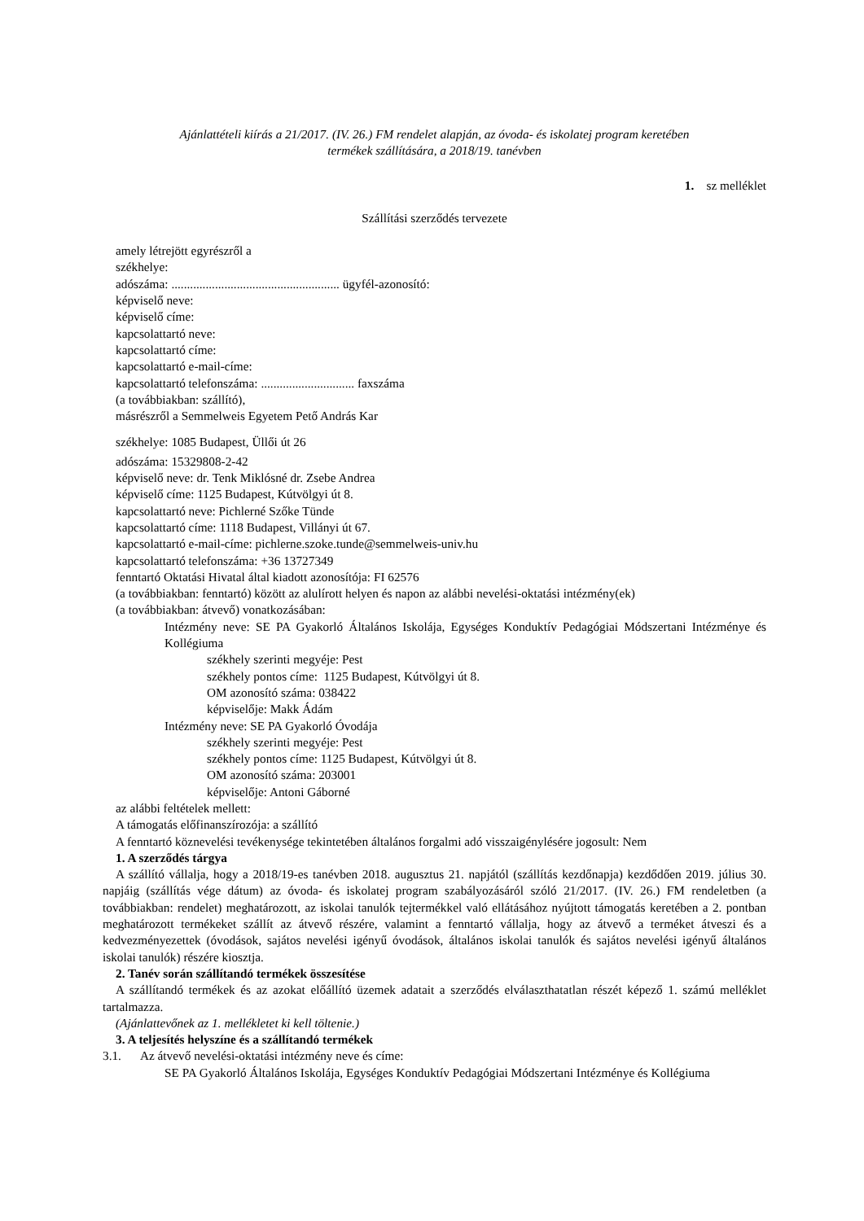Ajánlattételi kiírás a 21/2017. (IV. 26.) FM rendelet alapján, az óvoda- és iskolatej program keretében
termékek szállítására, a 2018/19. tanévben
1. sz melléklet
Szállítási szerződés tervezete
amely létrejött egyrészről a
székhelye:
adószáma: ...................................................... ügyfél-azonosító:
képviselő neve:
képviselő címe:
kapcsolattartó neve:
kapcsolattartó címe:
kapcsolattartó e-mail-címe:
kapcsolattartó telefonszáma: .............................. faxszáma
(a továbbiakban: szállító),
másrészről a Semmelweis Egyetem Pető András Kar
székhelye: 1085 Budapest, Üllői út 26
adószáma: 15329808-2-42
képviselő neve: dr. Tenk Miklósné dr. Zsebe Andrea
képviselő címe: 1125 Budapest, Kútvölgyi út 8.
kapcsolattartó neve: Pichlerné Szőke Tünde
kapcsolattartó címe: 1118 Budapest, Villányi út 67.
kapcsolattartó e-mail-címe: pichlerne.szoke.tunde@semmelweis-univ.hu
kapcsolattartó telefonszáma: +36 13727349
fenntartó Oktatási Hivatal által kiadott azonosítója: FI 62576
(a továbbiakban: fenntartó) között az alulírott helyen és napon az alábbi nevelési-oktatási intézmény(ek)
(a továbbiakban: átvevő) vonatkozásában:
Intézmény neve: SE PA Gyakorló Általános Iskolája, Egységes Konduktív Pedagógiai Módszertani Intézménye és Kollégiuma
székhely szerinti megyéje: Pest
székhely pontos címe: 1125 Budapest, Kútvölgyi út 8.
OM azonosító száma: 038422
képviselője: Makk Ádám
Intézmény neve: SE PA Gyakorló Óvodája
székhely szerinti megyéje: Pest
székhely pontos címe: 1125 Budapest, Kútvölgyi út 8.
OM azonosító száma: 203001
képviselője: Antoni Gáborné
az alábbi feltételek mellett:
A támogatás előfinanszírozója: a szállító
A fenntartó köznevelési tevékenysége tekintetében általános forgalmi adó visszaigénylésére jogosult: Nem
1. A szerződés tárgya
A szállító vállalja, hogy a 2018/19-es tanévben 2018. augusztus 21. napjától (szállítás kezdőnapja) kezdődően 2019. július 30. napjáig (szállítás vége dátum) az óvoda- és iskolatej program szabályozásáról szóló 21/2017. (IV. 26.) FM rendeletben (a továbbiakban: rendelet) meghatározott, az iskolai tanulók tejtermékkel való ellátásához nyújtott támogatás keretében a 2. pontban meghatározott termékeket szállít az átvevő részére, valamint a fenntartó vállalja, hogy az átvevő a terméket átveszi és a kedvezményezettek (óvodások, sajátos nevelési igényű óvodások, általános iskolai tanulók és sajátos nevelési igényű általános iskolai tanulók) részére kiosztja.
2. Tanév során szállítandó termékek összesítése
A szállítandó termékek és az azokat előállító üzemek adatait a szerződés elválaszthatatlan részét képező 1. számú melléklet tartalmazza.
(Ajánlattevőnek az 1. mellékletet ki kell töltenie.)
3. A teljesítés helyszíne és a szállítandó termékek
3.1. Az átvevő nevelési-oktatási intézmény neve és címe:
SE PA Gyakorló Általános Iskolája, Egységes Konduktív Pedagógiai Módszertani Intézménye és Kollégiuma